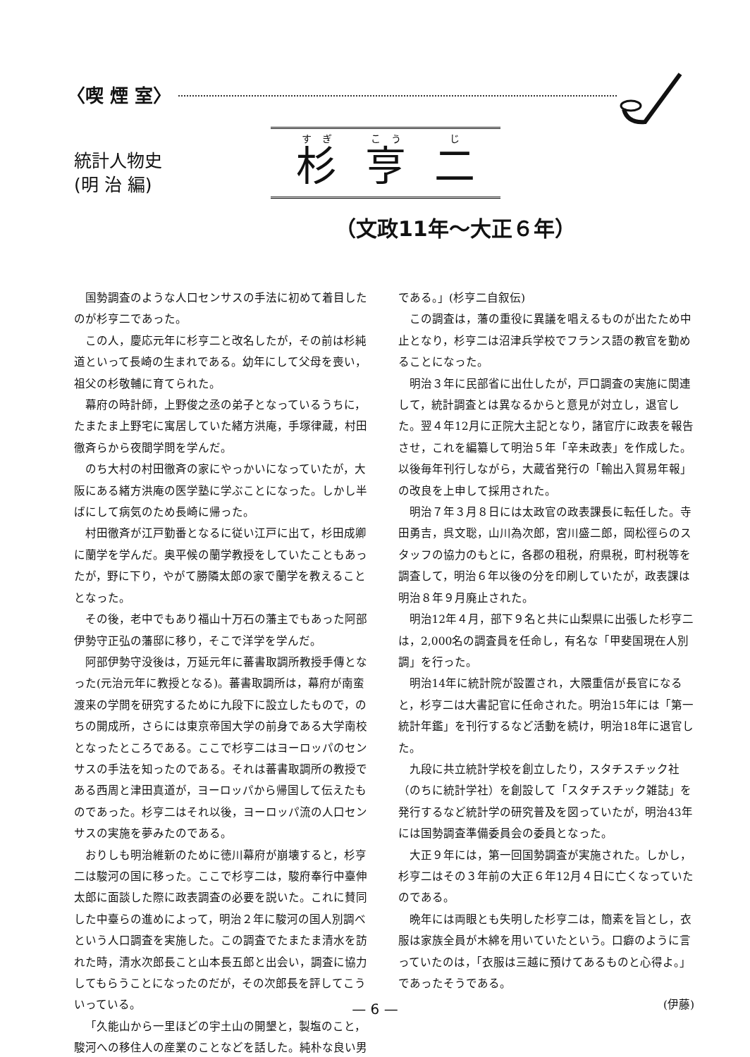〈喫 煙 室〉
統計人物史
(明 治 編)
杉亨 二
（文政11年～大正６年）
国勢調査のような人口センサスの手法に初めて着目したのが杉亨二であった。
この人，慶応元年に杉亨二と改名したが，その前は杉純道といって長崎の生まれである。幼年にして父母を喪い，祖父の杉敬輔に育てられた。
幕府の時計師，上野俊之丞の弟子となっているうちに，たまたま上野宅に寓居していた緒方洪庵，手塚律蔵，村田徹斉らから夜間学問を学んだ。
のち大村の村田徹斉の家にやっかいになっていたが，大阪にある緒方洪庵の医学塾に学ぶことになった。しかし半ばにして病気のため長崎に帰った。
村田徹斉が江戸勤番となるに従い江戸に出て，杉田成卿に蘭学を学んだ。奥平候の蘭学教授をしていたこともあったが，野に下り，やがて勝隣太郎の家で蘭学を教えることとなった。
その後，老中でもあり福山十万石の藩主でもあった阿部伊勢守正弘の藩邸に移り，そこで洋学を学んだ。
阿部伊勢守没後は，万延元年に蕃書取調所教授手傳となった(元治元年に教授となる)。蕃書取調所は，幕府が南蛮渡来の学問を研究するために九段下に設立したもので，のちの開成所，さらには東京帝国大学の前身である大学南校となったところである。ここで杉亨二はヨーロッパのセンサスの手法を知ったのである。それは蕃書取調所の教授である西周と津田真道が，ヨーロッパから帰国して伝えたものであった。杉亨二はそれ以後，ヨーロッパ流の人口センサスの実施を夢みたのである。
おりしも明治維新のために徳川幕府が崩壊すると，杉亨二は駿河の国に移った。ここで杉亨二は，駿府奉行中臺伸太郎に面談した際に政表調査の必要を説いた。これに賛同した中臺らの進めによって，明治２年に駿河の国人別調べという人口調査を実施した。この調査でたまたま清水を訪れた時，清水次郎長こと山本長五郎と出会い，調査に協力してもらうことになったのだが，その次郎長を評してこういっている。
「久能山から一里ほどの宇土山の開墾と，製塩のこと，駿河への移住人の産業のことなどを話した。純朴な良い男である。」(杉亨二自叙伝)
この調査は，藩の重役に異議を唱えるものが出たため中止となり，杉亨二は沼津兵学校でフランス語の教官を勤めることになった。
明治３年に民部省に出仕したが，戸口調査の実施に関連して，統計調査とは異なるからと意見が対立し，退官した。翌４年12月に正院大主記となり，諸官庁に政表を報告させ，これを編纂して明治５年「辛未政表」を作成した。以後毎年刊行しながら，大蔵省発行の「輸出入貿易年報」の改良を上申して採用された。
明治７年３月８日には太政官の政表課長に転任した。寺田勇吉，呉文聡，山川為次郎，宮川盛二郎，岡松徑らのスタッフの協力のもとに，各郡の租税，府県税，町村税等を調査して，明治６年以後の分を印刷していたが，政表課は明治８年９月廃止された。
明治12年４月，部下９名と共に山梨県に出張した杉亨二は，2,000名の調査員を任命し，有名な「甲斐国現在人別調」を行った。
明治14年に統計院が設置され，大隈重信が長官になると，杉亨二は大書記官に任命された。明治15年には「第一統計年鑑」を刊行するなど活動を続け，明治18年に退官した。
九段に共立統計学校を創立したり，スタチスチック社（のちに統計学社）を創設して「スタチスチック雑誌」を発行するなど統計学の研究普及を図っていたが，明治43年には国勢調査準備委員会の委員となった。
大正９年には，第一回国勢調査が実施された。しかし，杉亨二はその３年前の大正６年12月４日に亡くなっていたのである。
晩年には両眼とも失明した杉亨二は，簡素を旨とし，衣服は家族全員が木綿を用いていたという。口癖のように言っていたのは，「衣服は三越に預けてあるものと心得よ。」であったそうである。
(伊藤)
— 6 —